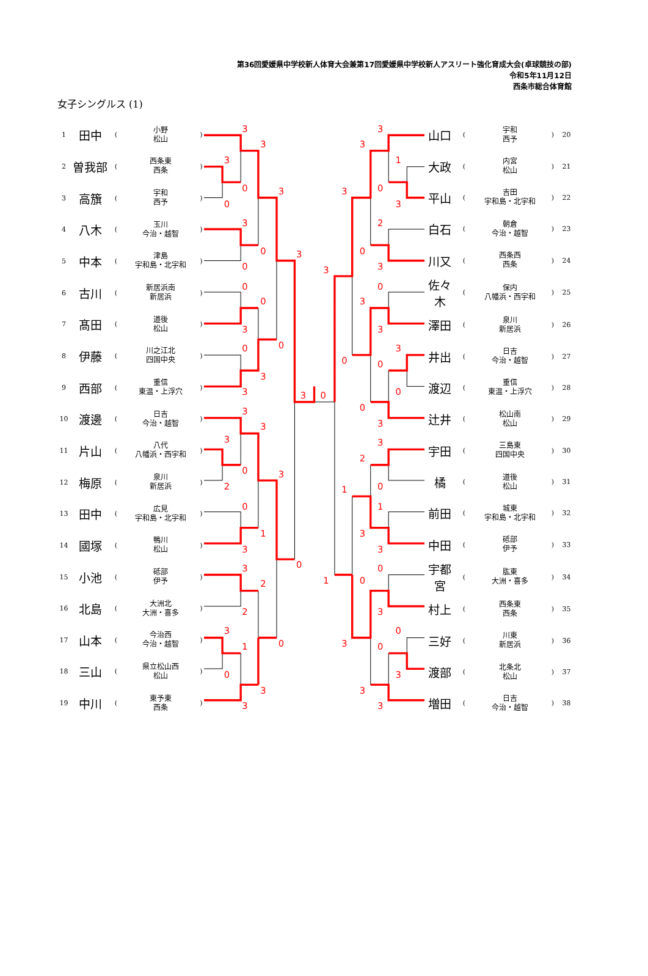第36回愛媛県中学校新人体育大会兼第17回愛媛県中学校新人アスリート強化育成大会(卓球競技の部)
令和5年11月12日
西条市総合体育館
女子シングルス (1)
| 1 | 田中 | ( | 小野 松山 | ) |
| 2 | 曽我部 | ( | 西条東 西条 | ) |
| 3 | 高籏 | ( | 宇和 西予 | ) |
| 4 | 八木 | ( | 玉川 今治・越智 | ) |
| 5 | 中本 | ( | 津島 宇和島・北宇和 | ) |
| 6 | 古川 | ( | 新居浜南 新居浜 | ) |
| 7 | 髙田 | ( | 道後 松山 | ) |
| 8 | 伊藤 | ( | 川之江北 四国中央 | ) |
| 9 | 西部 | ( | 重信 東温・上浮穴 | ) |
| 10 | 渡邊 | ( | 日吉 今治・越智 | ) |
| 11 | 片山 | ( | 八代 八幡浜・西宇和 | ) |
| 12 | 梅原 | ( | 泉川 新居浜 | ) |
| 13 | 田中 | ( | 広見 宇和島・北宇和 | ) |
| 14 | 國塚 | ( | 鴨川 松山 | ) |
| 15 | 小池 | ( | 砥部 伊予 | ) |
| 16 | 北島 | ( | 大洲北 大洲・喜多 | ) |
| 17 | 山本 | ( | 今治西 今治・越智 | ) |
| 18 | 三山 | ( | 県立松山西 松山 | ) |
| 19 | 中川 | ( | 東予東 西条 | ) |
3
3
3
0
0
3
3
0
0
3
0
0
3
0
0
3
3
3
0
3
3
3
0
2
3
0
1
3
0
3
2
2
3
1
0
0
3
3
3
3
1
0
3
3
2
0
3
3
0
3
3
3
0
0
0
0
3
3
2
0
1
1
3
3
1
0
0
3
0
3
0
3
3
3
| 山口 | ( | 宇和 西予 | ) | 20 |
| 大政 | ( | 内宮 松山 | ) | 21 |
| 平山 | ( | 吉田 宇和島・北宇和 | ) | 22 |
| 白石 | ( | 朝倉 今治・越智 | ) | 23 |
| 川又 | ( | 西条西 西条 | ) | 24 |
| 佐々木 | ( | 保内 八幡浜・西宇和 | ) | 25 |
| 澤田 | ( | 泉川 新居浜 | ) | 26 |
| 井出 | ( | 日吉 今治・越智 | ) | 27 |
| 渡辺 | ( | 重信 東温・上浮穴 | ) | 28 |
| 辻井 | ( | 松山南 松山 | ) | 29 |
| 宇田 | ( | 三島東 四国中央 | ) | 30 |
| 橘 | ( | 道後 松山 | ) | 31 |
| 前田 | ( | 城東 宇和島・北宇和 | ) | 32 |
| 中田 | ( | 砥部 伊予 | ) | 33 |
| 宇都宮 | ( | 肱東 大洲・喜多 | ) | 34 |
| 村上 | ( | 西条東 西条 | ) | 35 |
| 三好 | ( | 川東 新居浜 | ) | 36 |
| 渡部 | ( | 北条北 松山 | ) | 37 |
| 増田 | ( | 日吉 今治・越智 | ) | 38 |